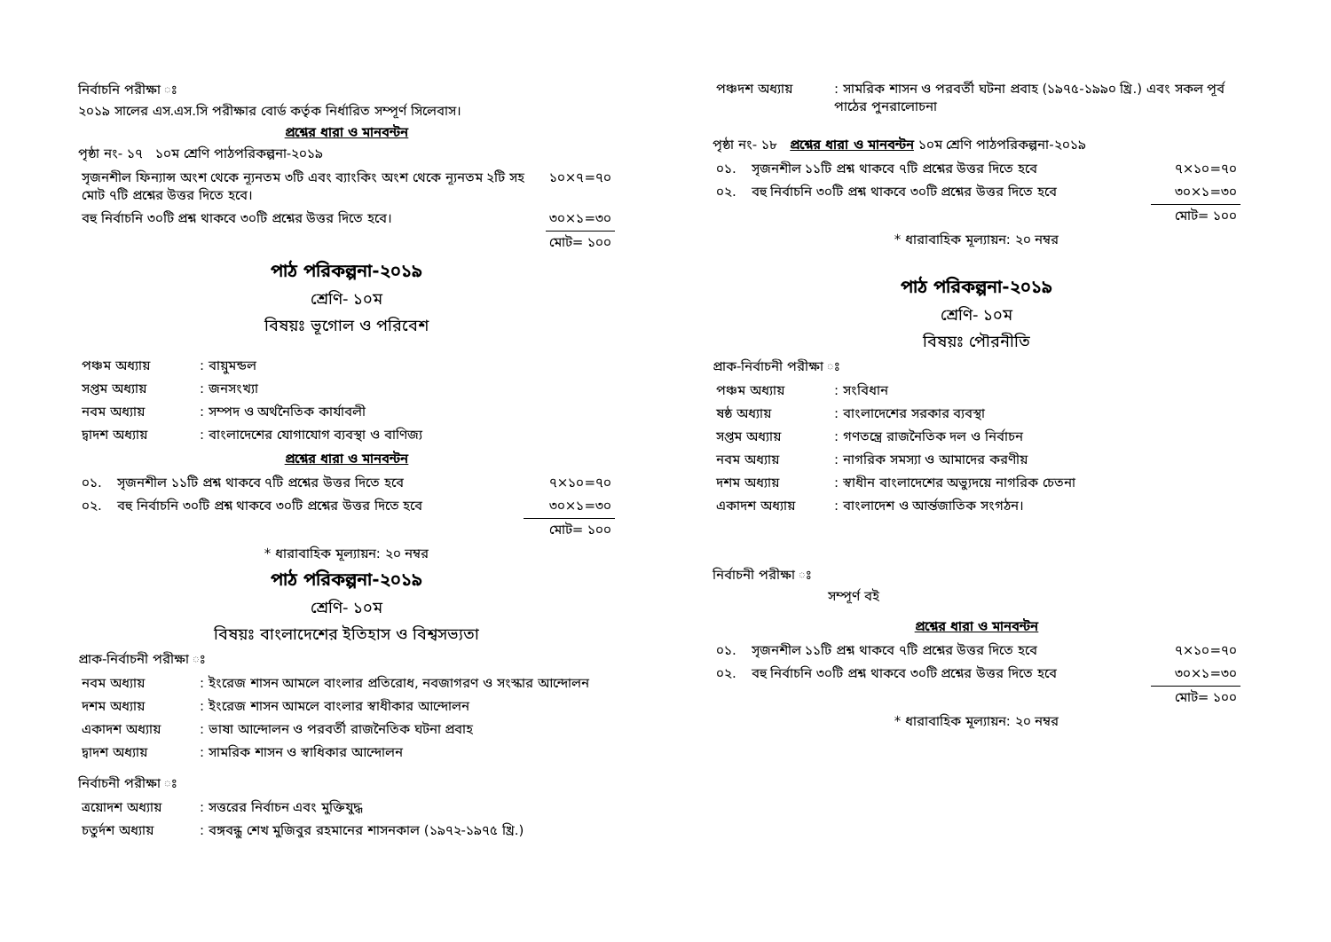নির্বাচনি পরীক্ষা ঃ
২০১৯ সালের এস.এস.সি পরীক্ষার বোর্ড কর্তৃক নির্ধারিত সম্পূর্ণ সিলেবাস।
প্রশ্নের ধারা ও মানবন্টন
পৃষ্ঠা নং- ১৭ ১০ম শ্রেণি পাঠপরিকল্পনা-২০১৯
| সৃজনশীল ফিন্যান্স অংশ থেকে ন্যূনতম ৩টি এবং ব্যাংকিং অংশ থেকে ন্যূনতম ২টি সহ মোট ৭টি প্রশ্নের উত্তর দিতে হবে। | ১০×৭=৭০ |
| বহু নির্বাচনি ৩০টি প্রশ্ন থাকবে ৩০টি প্রশ্নের উত্তর দিতে হবে। | ৩০×১=৩০ |
| | মোট= ১০০ |
পাঠ পরিকল্পনা-২০১৯
শ্রেণি- ১০ম
বিষয়ঃ ভূগোল ও পরিবেশ
| পঞ্চম অধ্যায় | : বায়ুমন্ডল |
| সপ্তম অধ্যায় | : জনসংখ্যা |
| নবম অধ্যায় | : সম্পদ ও অর্থনৈতিক কার্যাবলী |
| দ্বাদশ অধ্যায় | : বাংলাদেশের যোগাযোগ ব্যবস্থা ও বাণিজ্য |
প্রশ্নের ধারা ও মানবন্টন
| ০১. | সৃজনশীল ১১টি প্রশ্ন থাকবে ৭টি প্রশ্নের উত্তর দিতে হবে | ৭×১০=৭০ |
| ০২. | বহু নির্বাচনি ৩০টি প্রশ্ন থাকবে ৩০টি প্রশ্নের উত্তর দিতে হবে | ৩০×১=৩০ |
| | | মোট= ১০০ |
* ধারাবাহিক মূল্যায়ন: ২০ নম্বর
পাঠ পরিকল্পনা-২০১৯
শ্রেণি- ১০ম
বিষয়ঃ বাংলাদেশের ইতিহাস ও বিশ্বসভ্যতা
প্রাক-নির্বাচনী পরীক্ষা ঃ
| নবম অধ্যায় | : ইংরেজ শাসন আমলে বাংলার প্রতিরোধ, নবজাগরণ ও সংস্কার আন্দোলন |
| দশম অধ্যায় | : ইংরেজ শাসন আমলে বাংলার স্বাধীকার আন্দোলন |
| একাদশ অধ্যায় | : ভাষা আন্দোলন ও পরবর্তী রাজনৈতিক ঘটনা প্রবাহ |
| দ্বাদশ অধ্যায় | : সামরিক শাসন ও স্বাধিকার আন্দোলন |
নির্বাচনী পরীক্ষা ঃ
| ত্রয়োদশ অধ্যায় | : সত্তরের নির্বাচন এবং মুক্তিযুদ্ধ |
| চতুর্দশ অধ্যায় | : বঙ্গবন্ধু শেখ মুজিবুর রহমানের শাসনকাল (১৯৭২-১৯৭৫ খ্রি.) |
| পঞ্চদশ অধ্যায় | : সামরিক শাসন ও পরবর্তী ঘটনা প্রবাহ (১৯৭৫-১৯৯০ খ্রি.) এবং সকল পূর্ব পাঠের পুনরালোচনা |
পৃষ্ঠা নং- ১৮ প্রশ্নের ধারা ও মানবন্টন ১০ম শ্রেণি পাঠপরিকল্পনা-২০১৯
| ০১. | সৃজনশীল ১১টি প্রশ্ন থাকবে ৭টি প্রশ্নের উত্তর দিতে হবে | ৭×১০=৭০ |
| ০২. | বহু নির্বাচনি ৩০টি প্রশ্ন থাকবে ৩০টি প্রশ্নের উত্তর দিতে হবে | ৩০×১=৩০ |
| | | মোট= ১০০ |
* ধারাবাহিক মূল্যায়ন: ২০ নম্বর
পাঠ পরিকল্পনা-২০১৯
শ্রেণি- ১০ম
বিষয়ঃ পৌরনীতি
প্রাক-নির্বাচনী পরীক্ষা ঃ
| পঞ্চম অধ্যায় | : সংবিধান |
| ষষ্ঠ অধ্যায় | : বাংলাদেশের সরকার ব্যবস্থা |
| সপ্তম অধ্যায় | : গণতন্ত্রে রাজনৈতিক দল ও নির্বাচন |
| নবম অধ্যায় | : নাগরিক সমস্যা ও আমাদের করণীয় |
| দশম অধ্যায় | : স্বাধীন বাংলাদেশের অভ্যুদয়ে নাগরিক চেতনা |
| একাদশ অধ্যায় | : বাংলাদেশ ও আর্ন্তজাতিক সংগঠন। |
নির্বাচনী পরীক্ষা ঃ
সম্পূর্ণ বই
প্রশ্নের ধারা ও মানবন্টন
| ০১. | সৃজনশীল ১১টি প্রশ্ন থাকবে ৭টি প্রশ্নের উত্তর দিতে হবে | ৭×১০=৭০ |
| ০২. | বহু নির্বাচনি ৩০টি প্রশ্ন থাকবে ৩০টি প্রশ্নের উত্তর দিতে হবে | ৩০×১=৩০ |
| | | মোট= ১০০ |
* ধারাবাহিক মূল্যায়ন: ২০ নম্বর